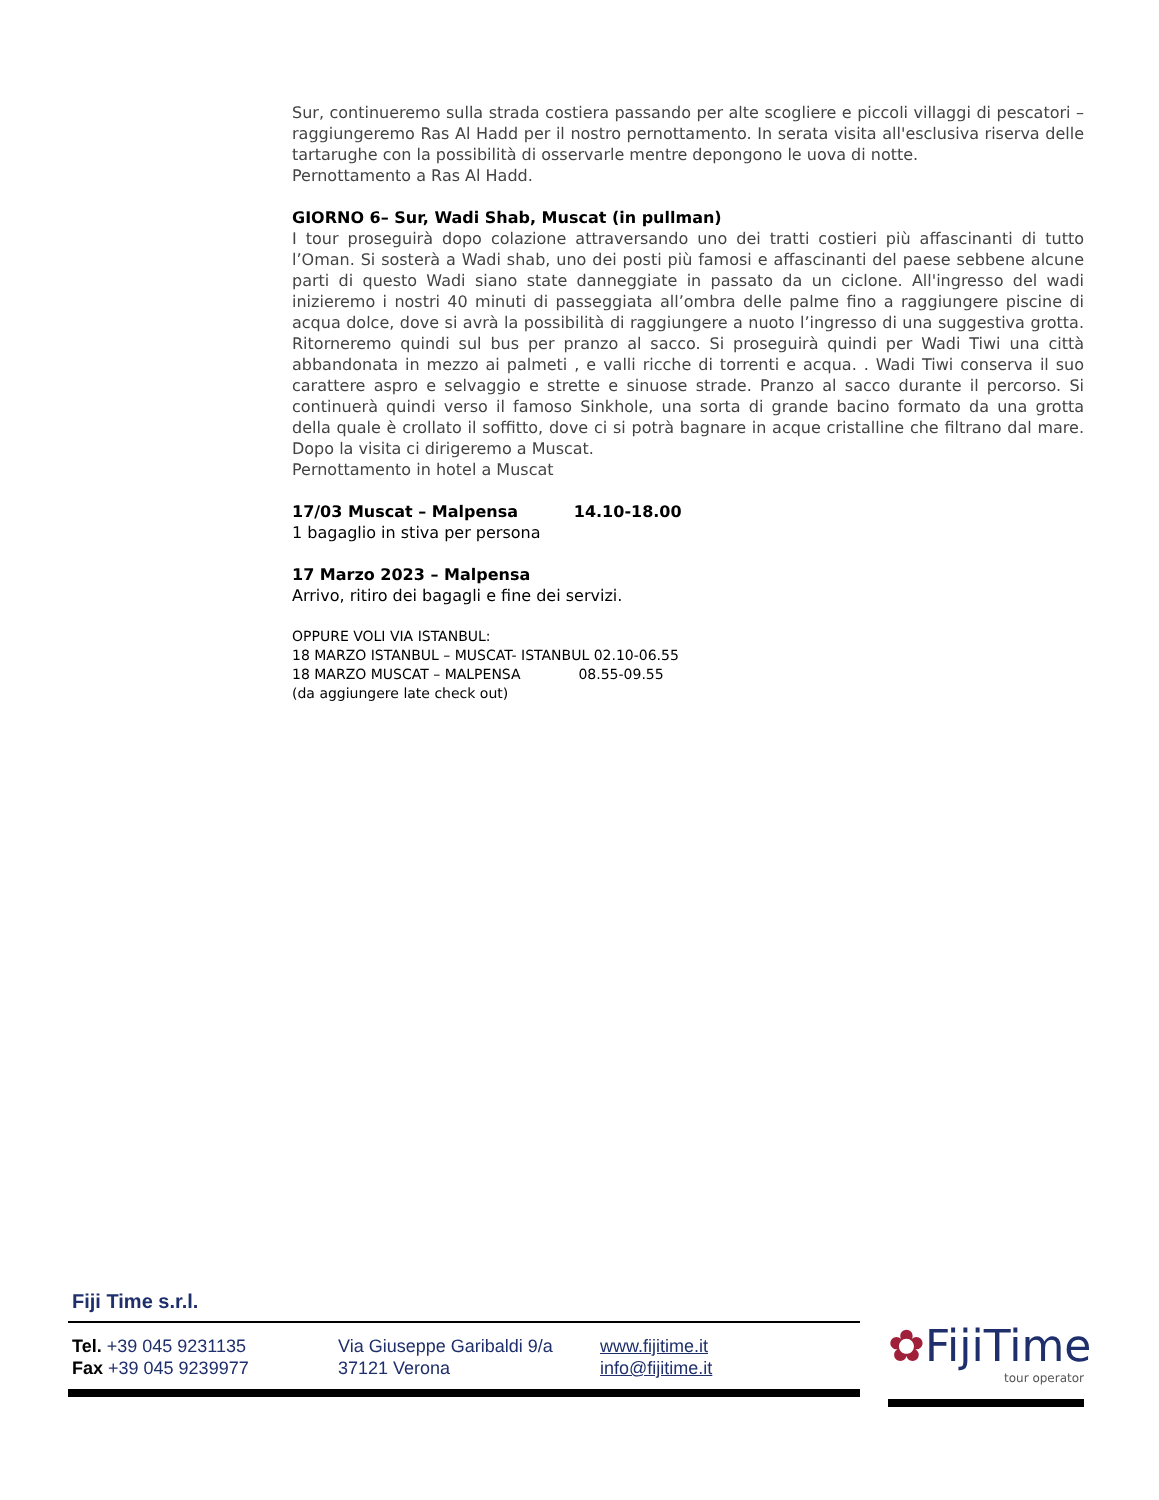Sur, continueremo sulla strada costiera passando per alte scogliere e piccoli villaggi di pescatori – raggiungeremo Ras Al Hadd per il nostro pernottamento. In serata visita all'esclusiva riserva delle tartarughe con la possibilità di osservarle mentre depongono le uova di notte.
Pernottamento a Ras Al Hadd.
GIORNO 6– Sur, Wadi Shab, Muscat (in pullman)
I tour proseguirà dopo colazione attraversando uno dei tratti costieri più affascinanti di tutto l’Oman. Si sosterà a Wadi shab, uno dei posti più famosi e affascinanti del paese sebbene alcune parti di questo Wadi siano state danneggiate in passato da un ciclone. All'ingresso del wadi inizieremo i nostri 40 minuti di passeggiata all’ombra delle palme fino a raggiungere piscine di acqua dolce, dove si avrà la possibilità di raggiungere a nuoto l’ingresso di una suggestiva grotta. Ritorneremo quindi sul bus per pranzo al sacco. Si proseguirà quindi per Wadi Tiwi una città abbandonata in mezzo ai palmeti , e valli ricche di torrenti e acqua. . Wadi Tiwi conserva il suo carattere aspro e selvaggio e strette e sinuose strade. Pranzo al sacco durante il percorso. Si continuerà quindi verso il famoso Sinkhole, una sorta di grande bacino formato da una grotta della quale è crollato il soffitto, dove ci si potrà bagnare in acque cristalline che filtrano dal mare. Dopo la visita ci dirigeremo a Muscat.
Pernottamento in hotel a Muscat
17/03 Muscat – Malpensa 14.10-18.00
1 bagaglio in stiva per persona
17 Marzo 2023 – Malpensa
Arrivo, ritiro dei bagagli e fine dei servizi.
OPPURE VOLI VIA ISTANBUL:
18 MARZO ISTANBUL – MUSCAT- ISTANBUL 02.10-06.55
18 MARZO MUSCAT – MALPENSA 08.55-09.55
(da aggiungere late check out)
Fiji Time s.r.l.
Tel. +39 045 9231135
Fax +39 045 9239977
Via Giuseppe Garibaldi 9/a
37121 Verona
www.fijitime.it
info@fijitime.it
✿FijiTime
tour operator